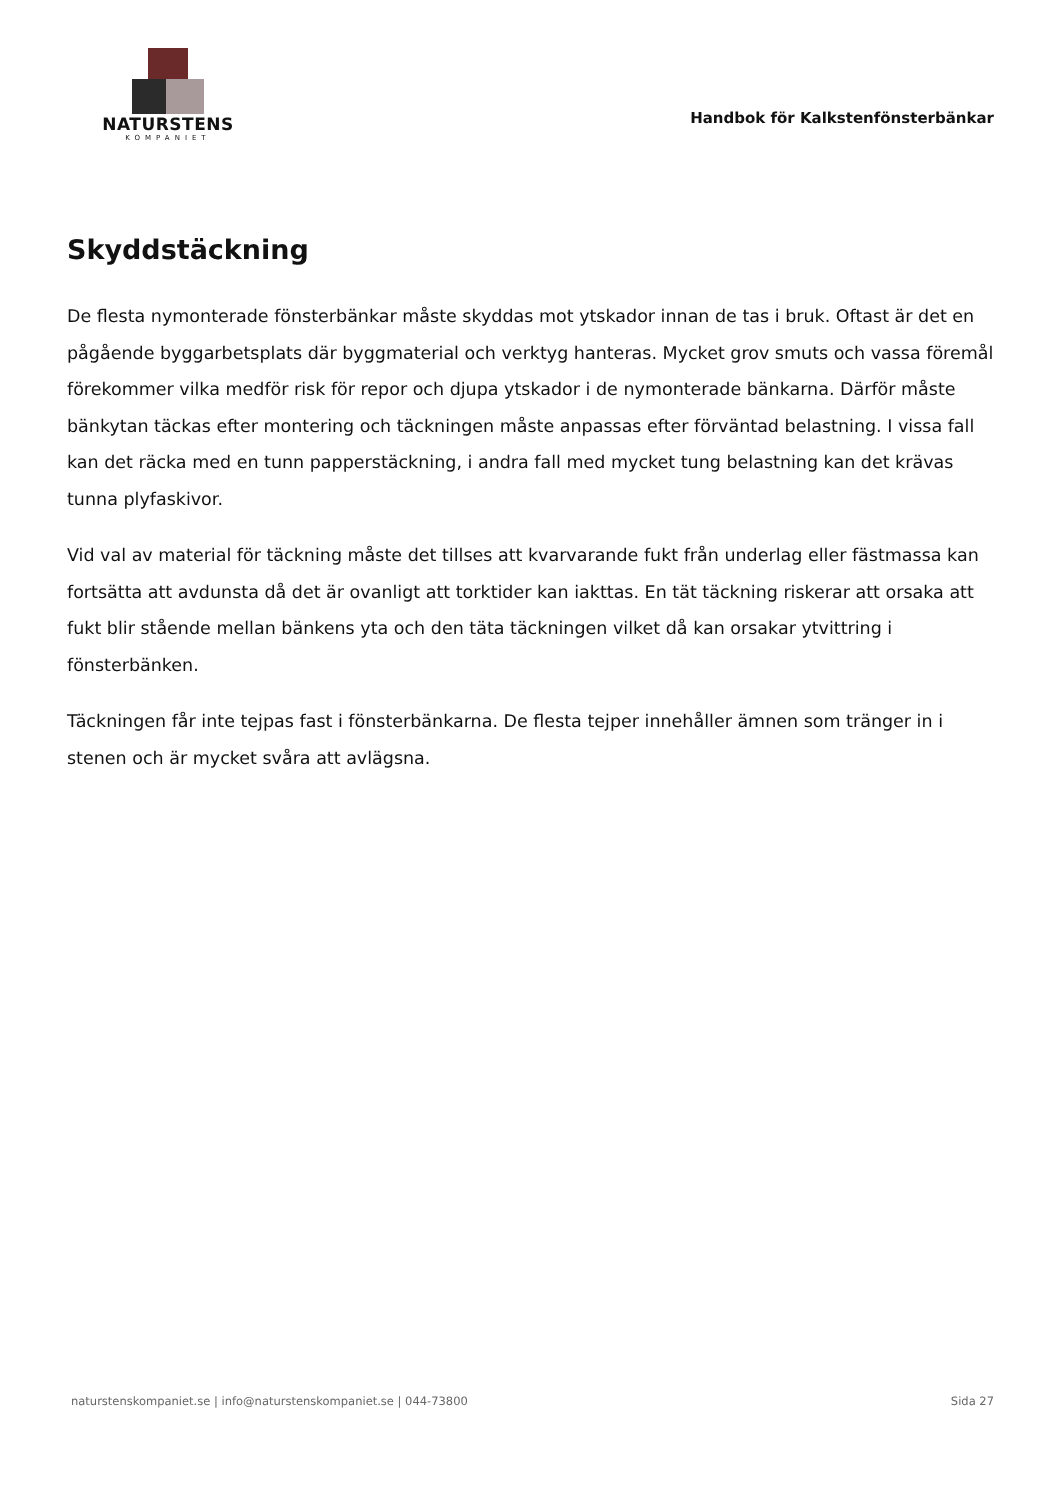NATURSTENS
KOMPANIET
Handbok för Kalkstenfönsterbänkar
Skyddstäckning
De flesta nymonterade fönsterbänkar måste skyddas mot ytskador innan de tas i bruk. Oftast är det en pågående byggarbetsplats där byggmaterial och verktyg hanteras. Mycket grov smuts och vassa föremål förekommer vilka medför risk för repor och djupa ytskador i de nymonterade bänkarna. Därför måste bänkytan täckas efter montering och täckningen måste anpassas efter förväntad belastning. I vissa fall kan det räcka med en tunn papperstäckning, i andra fall med mycket tung belastning kan det krävas tunna plyfaskivor.
Vid val av material för täckning måste det tillses att kvarvarande fukt från underlag eller fästmassa kan fortsätta att avdunsta då det är ovanligt att torktider kan iakttas. En tät täckning riskerar att orsaka att fukt blir stående mellan bänkens yta och den täta täckningen vilket då kan orsakar ytvittring i fönsterbänken.
Täckningen får inte tejpas fast i fönsterbänkarna. De flesta tejper innehåller ämnen som tränger in i stenen och är mycket svåra att avlägsna.
naturstenskompaniet.se | info@naturstenskompaniet.se | 044-73800 Sida 27